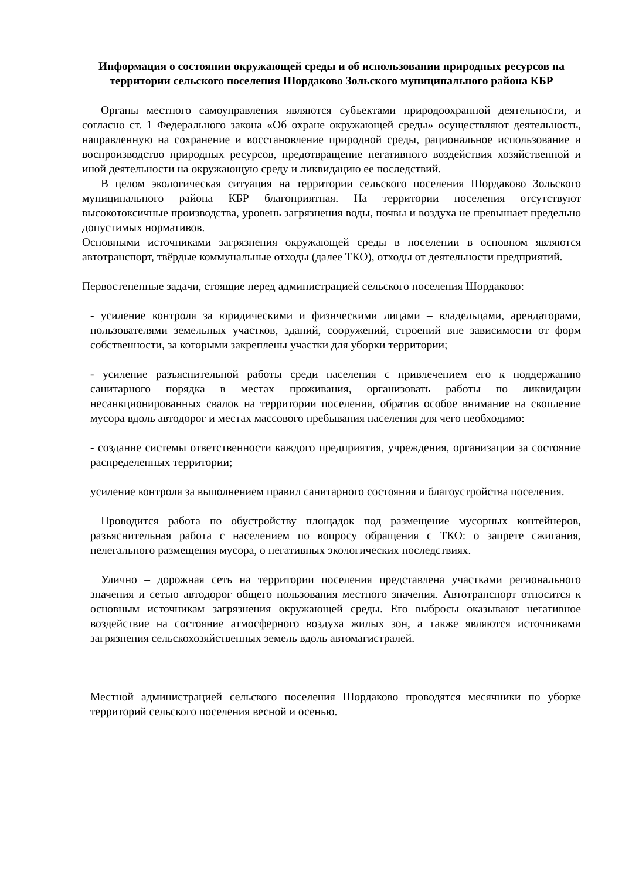Информация о состоянии окружающей среды и об использовании природных ресурсов на территории сельского поселения Шордаково Зольского муниципального района КБР
Органы местного самоуправления являются субъектами природоохранной деятельности, и согласно ст. 1 Федерального закона «Об охране окружающей среды» осуществляют деятельность, направленную на сохранение и восстановление природной среды, рациональное использование и воспроизводство природных ресурсов, предотвращение негативного воздействия хозяйственной и иной деятельности на окружающую среду и ликвидацию ее последствий.
В целом экологическая ситуация на территории сельского поселения Шордаково Зольского муниципального района КБР благоприятная. На территории поселения отсутствуют высокотоксичные производства, уровень загрязнения воды, почвы и воздуха не превышает предельно допустимых нормативов.
Основными источниками загрязнения окружающей среды в поселении в основном являются автотранспорт, твёрдые коммунальные отходы (далее ТКО), отходы от деятельности предприятий.
Первостепенные задачи, стоящие перед администрацией сельского поселения Шордаково:
- усиление контроля за юридическими и физическими лицами – владельцами, арендаторами, пользователями земельных участков, зданий, сооружений, строений вне зависимости от форм собственности, за которыми закреплены участки для уборки территории;
- усиление разъяснительной работы среди населения с привлечением его к поддержанию санитарного порядка в местах проживания, организовать работы по ликвидации несанкционированных свалок на территории поселения, обратив особое внимание на скопление мусора вдоль автодорог и местах массового пребывания населения для чего необходимо:
- создание системы ответственности каждого предприятия, учреждения, организации за состояние распределенных территории;
усиление контроля за выполнением правил санитарного состояния и благоустройства поселения.
Проводится работа по обустройству площадок под размещение мусорных контейнеров, разъяснительная работа с населением по вопросу обращения с ТКО: о запрете сжигания, нелегального размещения мусора, о негативных экологических последствиях.
Улично – дорожная сеть на территории поселения представлена участками регионального значения и сетью автодорог общего пользования местного значения. Автотранспорт относится к основным источникам загрязнения окружающей среды. Его выбросы оказывают негативное воздействие на состояние атмосферного воздуха жилых зон, а также являются источниками загрязнения сельскохозяйственных земель вдоль автомагистралей.
Местной администрацией сельского поселения Шордаково проводятся месячники по уборке территорий сельского поселения весной и осенью.